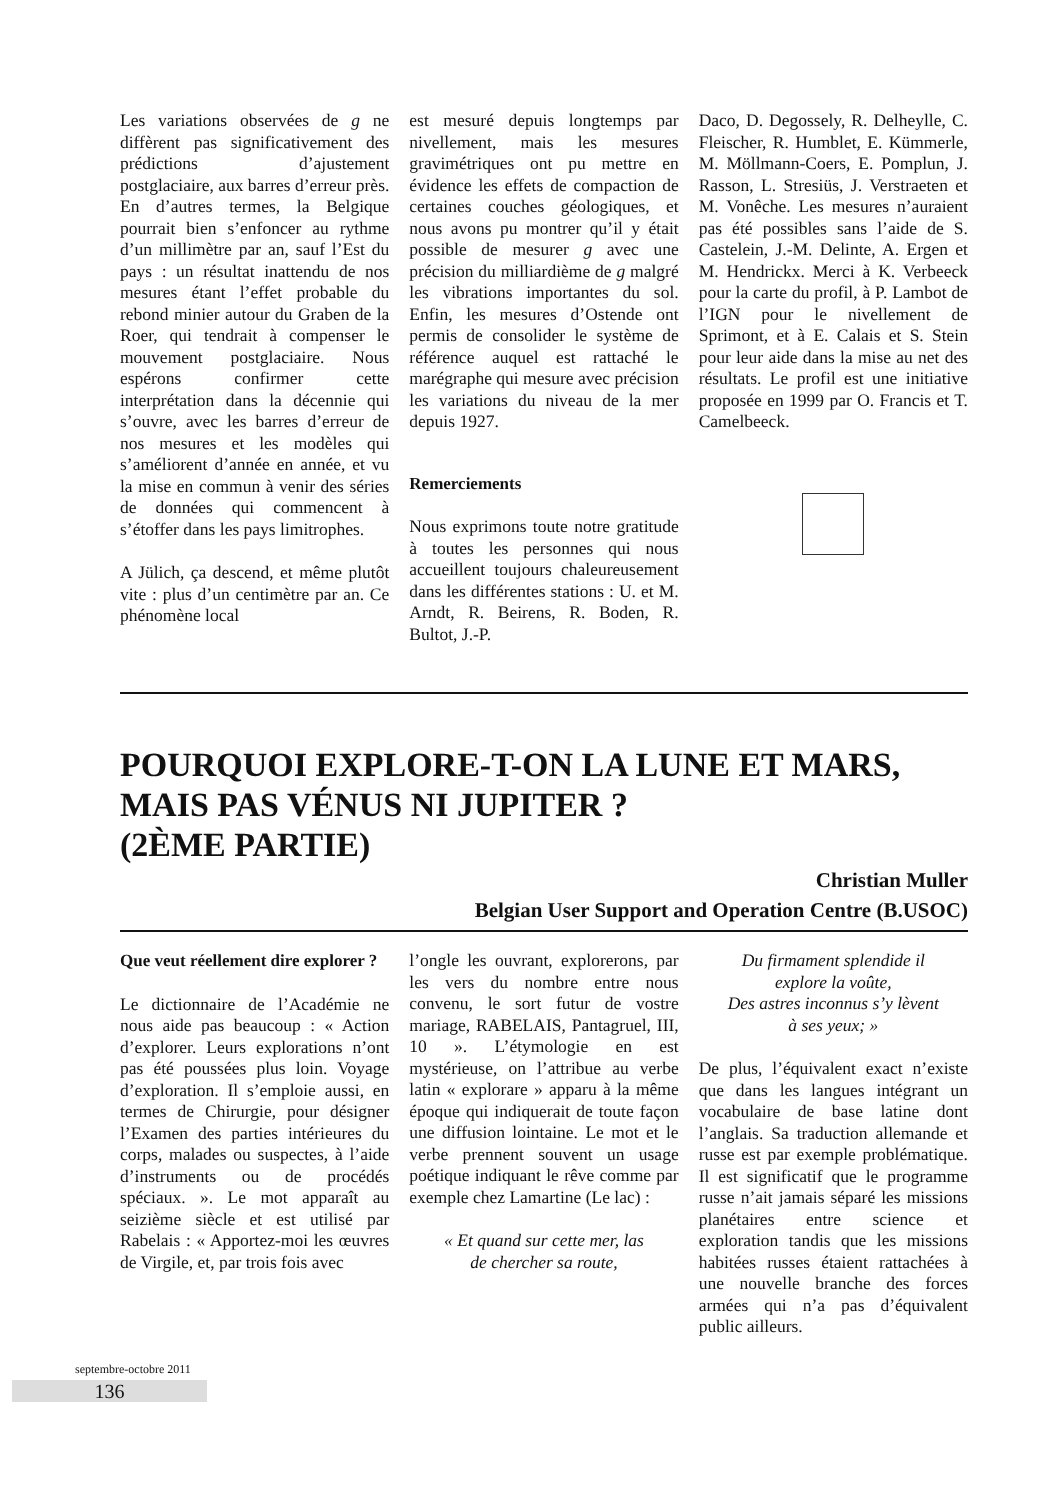Les variations observées de g ne diffèrent pas significativement des prédictions d’ajustement postglaciaire, aux barres d’erreur près. En d’autres termes, la Belgique pourrait bien s’enfoncer au rythme d’un millimètre par an, sauf l’Est du pays : un résultat inattendu de nos mesures étant l’effet probable du rebond minier autour du Graben de la Roer, qui tendrait à compenser le mouvement postglaciaire. Nous espérons confirmer cette interprétation dans la décennie qui s’ouvre, avec les barres d’erreur de nos mesures et les modèles qui s’améliorent d’année en année, et vu la mise en commun à venir des séries de données qui commencent à s’étoffer dans les pays limitrophes.
A Jülich, ça descend, et même plutôt vite : plus d’un centimètre par an. Ce phénomène local
est mesuré depuis longtemps par nivellement, mais les mesures gravimétriques ont pu mettre en évidence les effets de compaction de certaines couches géologiques, et nous avons pu montrer qu’il y était possible de mesurer g avec une précision du milliardième de g malgré les vibrations importantes du sol. Enfin, les mesures d’Ostende ont permis de consolider le système de référence auquel est rattaché le marégraphe qui mesure avec précision les variations du niveau de la mer depuis 1927.
Remerciements
Nous exprimons toute notre gratitude à toutes les personnes qui nous accueillent toujours chaleureusement dans les différentes stations : U. et M. Arndt, R. Beirens, R. Boden, R. Bultot, J.-P.
Daco, D. Degossely, R. Delheylle, C. Fleischer, R. Humblet, E. Kümmerle, M. Möllmann-Coers, E. Pomplun, J. Rasson, L. Stresiüs, J. Verstraeten et M. Vonêche. Les mesures n’auraient pas été possibles sans l’aide de S. Castelein, J.-M. Delinte, A. Ergen et M. Hendrickx. Merci à K. Verbeeck pour la carte du profil, à P. Lambot de l’IGN pour le nivellement de Sprimont, et à E. Calais et S. Stein pour leur aide dans la mise au net des résultats. Le profil est une initiative proposée en 1999 par O. Francis et T. Camelbeeck.
POURQUOI EXPLORE-T-ON LA LUNE ET MARS, MAIS PAS VÉNUS NI JUPITER ?
(2ÈME PARTIE)
Christian Muller
Belgian User Support and Operation Centre (B.USOC)
Que veut réellement dire explorer ?
Le dictionnaire de l’Académie ne nous aide pas beaucoup : « Action d’explorer. Leurs explorations n’ont pas été poussées plus loin. Voyage d’exploration. Il s’emploie aussi, en termes de Chirurgie, pour désigner l’Examen des parties intérieures du corps, malades ou suspectes, à l’aide d’instruments ou de procédés spéciaux. ». Le mot apparaît au seizième siècle et est utilisé par Rabelais : « Apportez-moi les œuvres de Virgile, et, par trois fois avec
l’ongle les ouvrant, explorerons, par les vers du nombre entre nous convenu, le sort futur de vostre mariage, RABELAIS, Pantagruel, III, 10 ». L’étymologie en est mystérieuse, on l’attribue au verbe latin « explorare » apparu à la même époque qui indiquerait de toute façon une diffusion lointaine. Le mot et le verbe prennent souvent un usage poétique indiquant le rêve comme par exemple chez Lamartine (Le lac) :
« Et quand sur cette mer, las
de chercher sa route,
Du firmament splendide il
explore la voûte,
Des astres inconnus s’y lèvent
à ses yeux; »
De plus, l’équivalent exact n’existe que dans les langues intégrant un vocabulaire de base latine dont l’anglais. Sa traduction allemande et russe est par exemple problématique. Il est significatif que le programme russe n’ait jamais séparé les missions planétaires entre science et exploration tandis que les missions habitées russes étaient rattachées à une nouvelle branche des forces armées qui n’a pas d’équivalent public ailleurs.
septembre-octobre 2011
136